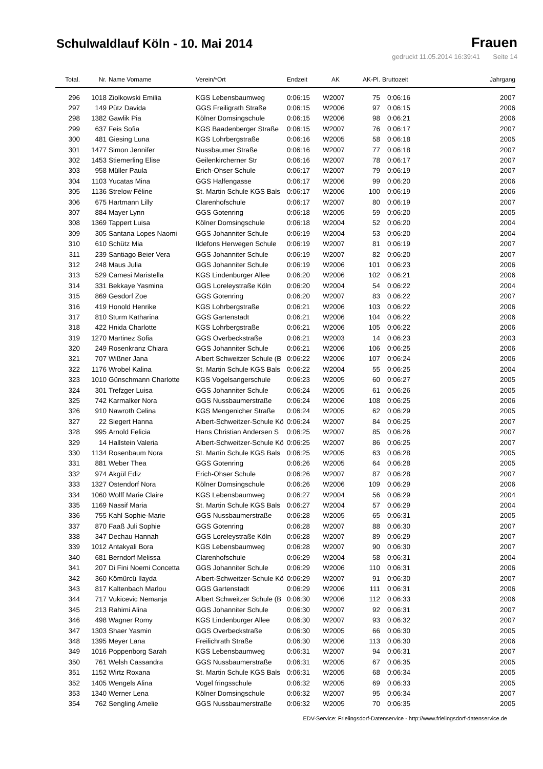Schulwaldlauf Köln - 10. Mai 2014
Frauen
gedruckt 11.05.2014 16:39:41 Seite 14
| Total. | Nr. | Name Vorname | Verein/*Ort | Endzeit | AK | AK-Pl. | Bruttozeit | Jahrgang |
| --- | --- | --- | --- | --- | --- | --- | --- | --- |
| 296 | 1018 | Ziolkowski Emilia | KGS Lebensbaumweg | 0:06:15 | W2007 | 75 | 0:06:16 | 2007 |
| 297 | 149 | Pütz Davida | GGS Freiligrath Straße | 0:06:15 | W2006 | 97 | 0:06:15 | 2006 |
| 298 | 1382 | Gawlik Pia | Kölner Domsingschule | 0:06:15 | W2006 | 98 | 0:06:21 | 2006 |
| 299 | 637 | Feis Sofia | KGS Baadenberger Straße | 0:06:15 | W2007 | 76 | 0:06:17 | 2007 |
| 300 | 481 | Giesing Luna | KGS Lohrbergstraße | 0:06:16 | W2005 | 58 | 0:06:18 | 2005 |
| 301 | 1477 | Simon Jennifer | Nussbaumer Straße | 0:06:16 | W2007 | 77 | 0:06:18 | 2007 |
| 302 | 1453 | Stiemerling Elise | Geilenkircherner Str | 0:06:16 | W2007 | 78 | 0:06:17 | 2007 |
| 303 | 958 | Müller Paula | Erich-Ohser Schule | 0:06:17 | W2007 | 79 | 0:06:19 | 2007 |
| 304 | 1103 | Yucatas Mina | GGS Halfengasse | 0:06:17 | W2006 | 99 | 0:06:20 | 2006 |
| 305 | 1136 | Strelow Féline | St. Martin Schule KGS Bals | 0:06:17 | W2006 | 100 | 0:06:19 | 2006 |
| 306 | 675 | Hartmann Lilly | Clarenhofschule | 0:06:17 | W2007 | 80 | 0:06:19 | 2007 |
| 307 | 884 | Mayer Lynn | GGS Gotenring | 0:06:18 | W2005 | 59 | 0:06:20 | 2005 |
| 308 | 1369 | Tappert Luisa | Kölner Domsingschule | 0:06:18 | W2004 | 52 | 0:06:20 | 2004 |
| 309 | 305 | Santana Lopes Naomi | GGS Johanniter Schule | 0:06:19 | W2004 | 53 | 0:06:20 | 2004 |
| 310 | 610 | Schütz Mia | Ildefons Herwegen Schule | 0:06:19 | W2007 | 81 | 0:06:19 | 2007 |
| 311 | 239 | Santiago Beier Vera | GGS Johanniter Schule | 0:06:19 | W2007 | 82 | 0:06:20 | 2007 |
| 312 | 248 | Maus Julia | GGS Johanniter Schule | 0:06:19 | W2006 | 101 | 0:06:23 | 2006 |
| 313 | 529 | Camesi Maristella | KGS Lindenburger Allee | 0:06:20 | W2006 | 102 | 0:06:21 | 2006 |
| 314 | 331 | Bekkaye Yasmina | GGS Loreleystraße Köln | 0:06:20 | W2004 | 54 | 0:06:22 | 2004 |
| 315 | 869 | Gesdorf Zoe | GGS Gotenring | 0:06:20 | W2007 | 83 | 0:06:22 | 2007 |
| 316 | 419 | Honold Henrike | KGS Lohrbergstraße | 0:06:21 | W2006 | 103 | 0:06:22 | 2006 |
| 317 | 810 | Sturm Katharina | GGS Gartenstadt | 0:06:21 | W2006 | 104 | 0:06:22 | 2006 |
| 318 | 422 | Hnida Charlotte | KGS Lohrbergstraße | 0:06:21 | W2006 | 105 | 0:06:22 | 2006 |
| 319 | 1270 | Martinez Sofia | GGS Overbeckstraße | 0:06:21 | W2003 | 14 | 0:06:23 | 2003 |
| 320 | 249 | Rosenkranz Chiara | GGS Johanniter Schule | 0:06:21 | W2006 | 106 | 0:06:25 | 2006 |
| 321 | 707 | Wißner Jana | Albert Schweitzer Schule (B | 0:06:22 | W2006 | 107 | 0:06:24 | 2006 |
| 322 | 1176 | Wrobel Kalina | St. Martin Schule KGS Bals | 0:06:22 | W2004 | 55 | 0:06:25 | 2004 |
| 323 | 1010 | Günschmann Charlotte | KGS Vogelsangerschule | 0:06:23 | W2005 | 60 | 0:06:27 | 2005 |
| 324 | 301 | Trefzger Luisa | GGS Johanniter Schule | 0:06:24 | W2005 | 61 | 0:06:26 | 2005 |
| 325 | 742 | Karmalker Nora | GGS Nussbaumerstraße | 0:06:24 | W2006 | 108 | 0:06:25 | 2006 |
| 326 | 910 | Nawroth Celina | KGS Mengenicher Straße | 0:06:24 | W2005 | 62 | 0:06:29 | 2005 |
| 327 | 22 | Siegert Hanna | Albert-Schweitzer-Schule Kö | 0:06:24 | W2007 | 84 | 0:06:25 | 2007 |
| 328 | 995 | Arnold Felicia | Hans Christian Andersen S | 0:06:25 | W2007 | 85 | 0:06:26 | 2007 |
| 329 | 14 | Hallstein Valeria | Albert-Schweitzer-Schule Kö | 0:06:25 | W2007 | 86 | 0:06:25 | 2007 |
| 330 | 1134 | Rosenbaum Nora | St. Martin Schule KGS Bals | 0:06:25 | W2005 | 63 | 0:06:28 | 2005 |
| 331 | 881 | Weber Thea | GGS Gotenring | 0:06:26 | W2005 | 64 | 0:06:28 | 2005 |
| 332 | 974 | Akgül Ediz | Erich-Ohser Schule | 0:06:26 | W2007 | 87 | 0:06:28 | 2007 |
| 333 | 1327 | Ostendorf Nora | Kölner Domsingschule | 0:06:26 | W2006 | 109 | 0:06:29 | 2006 |
| 334 | 1060 | Wolff Marie Claire | KGS Lebensbaumweg | 0:06:27 | W2004 | 56 | 0:06:29 | 2004 |
| 335 | 1169 | Nassif Maria | St. Martin Schule KGS Bals | 0:06:27 | W2004 | 57 | 0:06:29 | 2004 |
| 336 | 755 | Kahl Sophie-Marie | GGS Nussbaumerstraße | 0:06:28 | W2005 | 65 | 0:06:31 | 2005 |
| 337 | 870 | Faaß Juli Sophie | GGS Gotenring | 0:06:28 | W2007 | 88 | 0:06:30 | 2007 |
| 338 | 347 | Dechau Hannah | GGS Loreleystraße Köln | 0:06:28 | W2007 | 89 | 0:06:29 | 2007 |
| 339 | 1012 | Antakyali Bora | KGS Lebensbaumweg | 0:06:28 | W2007 | 90 | 0:06:30 | 2007 |
| 340 | 681 | Berndorf Melissa | Clarenhofschule | 0:06:29 | W2004 | 58 | 0:06:31 | 2004 |
| 341 | 207 | Di Fini Noemi Concetta | GGS Johanniter Schule | 0:06:29 | W2006 | 110 | 0:06:31 | 2006 |
| 342 | 360 | Kömürcü Ilayda | Albert-Schweitzer-Schule Kö | 0:06:29 | W2007 | 91 | 0:06:30 | 2007 |
| 343 | 817 | Kaltenbach Marlou | GGS Gartenstadt | 0:06:29 | W2006 | 111 | 0:06:31 | 2006 |
| 344 | 717 | Vukicevic Nemanja | Albert Schweitzer Schule (B | 0:06:30 | W2006 | 112 | 0:06:33 | 2006 |
| 345 | 213 | Rahimi Alina | GGS Johanniter Schule | 0:06:30 | W2007 | 92 | 0:06:31 | 2007 |
| 346 | 498 | Wagner Romy | KGS Lindenburger Allee | 0:06:30 | W2007 | 93 | 0:06:32 | 2007 |
| 347 | 1303 | Shaer Yasmin | GGS Overbeckstraße | 0:06:30 | W2005 | 66 | 0:06:30 | 2005 |
| 348 | 1395 | Meyer Lana | Freilichrath Straße | 0:06:30 | W2006 | 113 | 0:06:30 | 2006 |
| 349 | 1016 | Poppenborg Sarah | KGS Lebensbaumweg | 0:06:31 | W2007 | 94 | 0:06:31 | 2007 |
| 350 | 761 | Welsh Cassandra | GGS Nussbaumerstraße | 0:06:31 | W2005 | 67 | 0:06:35 | 2005 |
| 351 | 1152 | Wirtz Roxana | St. Martin Schule KGS Bals | 0:06:31 | W2005 | 68 | 0:06:34 | 2005 |
| 352 | 1405 | Wengels Alina | Vogel fringsschule | 0:06:32 | W2005 | 69 | 0:06:33 | 2005 |
| 353 | 1340 | Werner Lena | Kölner Domsingschule | 0:06:32 | W2007 | 95 | 0:06:34 | 2007 |
| 354 | 762 | Sengling Amelie | GGS Nussbaumerstraße | 0:06:32 | W2005 | 70 | 0:06:35 | 2005 |
EDV-Service: Frielingsdorf-Datenservice - http://www.frielingsdorf-datenservice.de